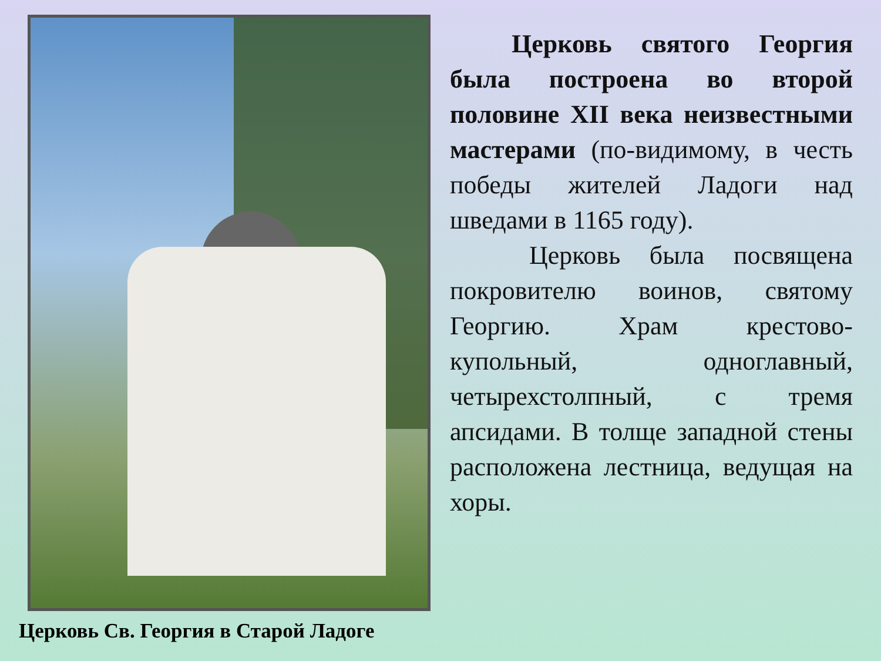Церковь Св. Георгия в Старой Ладоге
Церковь святого Георгия была построена во второй половине XII века неизвестными мастерами (по-видимому, в честь победы жителей Ладоги над шведами в 1165 году).
Церковь была посвящена покровителю воинов, святому Георгию. Храм крестово-купольный, одноглавный, четырехстолпный, с тремя апсидами. В толще западной стены расположена лестница, ведущая на хоры.